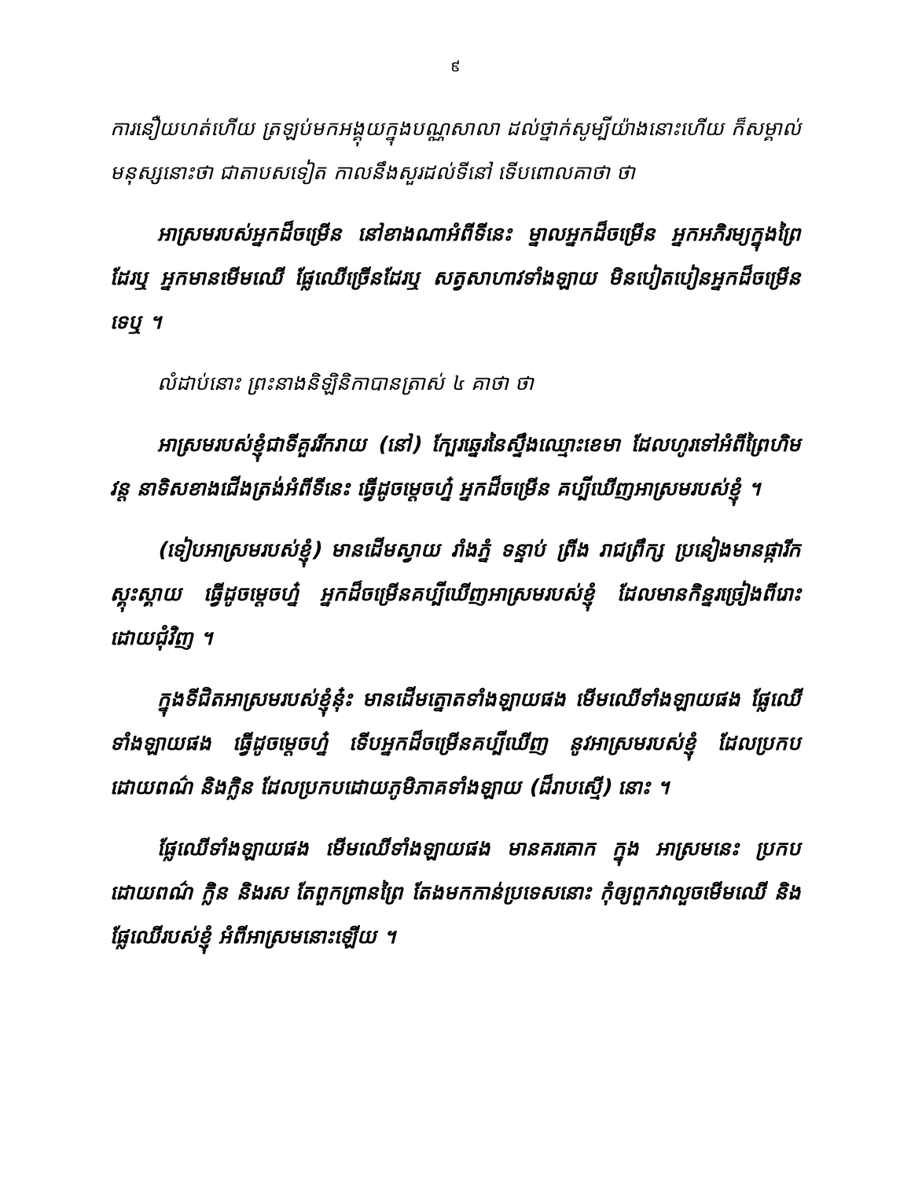៩
ការនឿយហត់ហើយ ត្រឡប់មកអង្គុយក្នុងបណ្ណសាលា ដល់ថ្នាក់សូម្បីយ៉ាងនោះហើយ ក៏សម្គាល់មនុស្សនោះថា ជាតាបសទៀត កាលនឹងសួរដល់ទីនៅ ទើបពោលគាថា ថា
អាស្រមរបស់អ្នកដ៏ចម្រើន នៅខាងណាអំពីទីនេះ ម្នាលអ្នកដ៏ចម្រើន អ្នកអភិរម្យក្នុងព្រៃដែរឬ អ្នកមានមើមឈើ ផ្លែឈើច្រើនដែរឬ សត្វសាហាវទាំងឡាយ មិនបៀតបៀនអ្នកដ៏ចម្រើនទេឬ ។
លំដាប់នោះ ព្រះនាងនិឡិនិកាបានត្រាស់ ៤ គាថា ថា
អាស្រមរបស់ខ្ញុំជាទីគួររីករាយ (នៅ) ក្បែរឆ្នេរនៃស្ទឹងឈ្មោះខេមា ដែលហូរទៅអំពីព្រៃហិមវន្ត នាទិសខាងជើងត្រង់អំពីទីនេះ ធ្វើដូចម្តេចហ្ន៎ អ្នកដ៏ចម្រើន គប្បីឃើញអាស្រមរបស់ខ្ញុំ ។
(ទៀបអាស្រមរបស់ខ្ញុំ) មានដើមស្វាយ រាំងភ្នំ ទន្ទាប់ ព្រីង រាជព្រឹក្ស ប្រនៀងមានផ្ការីកស្គុះស្គាយ ធ្វើដូចម្តេចហ្ន៎ អ្នកដ៏ចម្រើនគប្បីឃើញអាស្រមរបស់ខ្ញុំ ដែលមានកិន្នរច្រៀងពីរោះ ដោយជុំវិញ ។
ក្នុងទីជិតអាស្រមរបស់ខ្ញុំនុ៎ះ មានដើមត្នោតទាំងឡាយផង មើមឈើទាំងឡាយផង ផ្លែឈើទាំងឡាយផង ធ្វើដូចម្តេចហ្ន៎ ទើបអ្នកដ៏ចម្រើនគប្បីឃើញ នូវអាស្រមរបស់ខ្ញុំ ដែលប្រកបដោយពណ៌ និងក្លិន ដែលប្រកបដោយភូមិភាគទាំងឡាយ (ដ៏រាបស្មើ) នោះ ។
ផ្លែឈើទាំងឡាយផង មើមឈើទាំងឡាយផង មានគរគោក ក្នុង អាស្រមនេះ ប្រកបដោយពណ៌ ក្លិន និងរស តែពួកព្រានព្រៃ តែងមកកាន់ប្រទេសនោះ កុំឲ្យពួកវាលួចមើមឈើ និងផ្លែឈើរបស់ខ្ញុំ អំពីអាស្រមនោះឡើយ ។